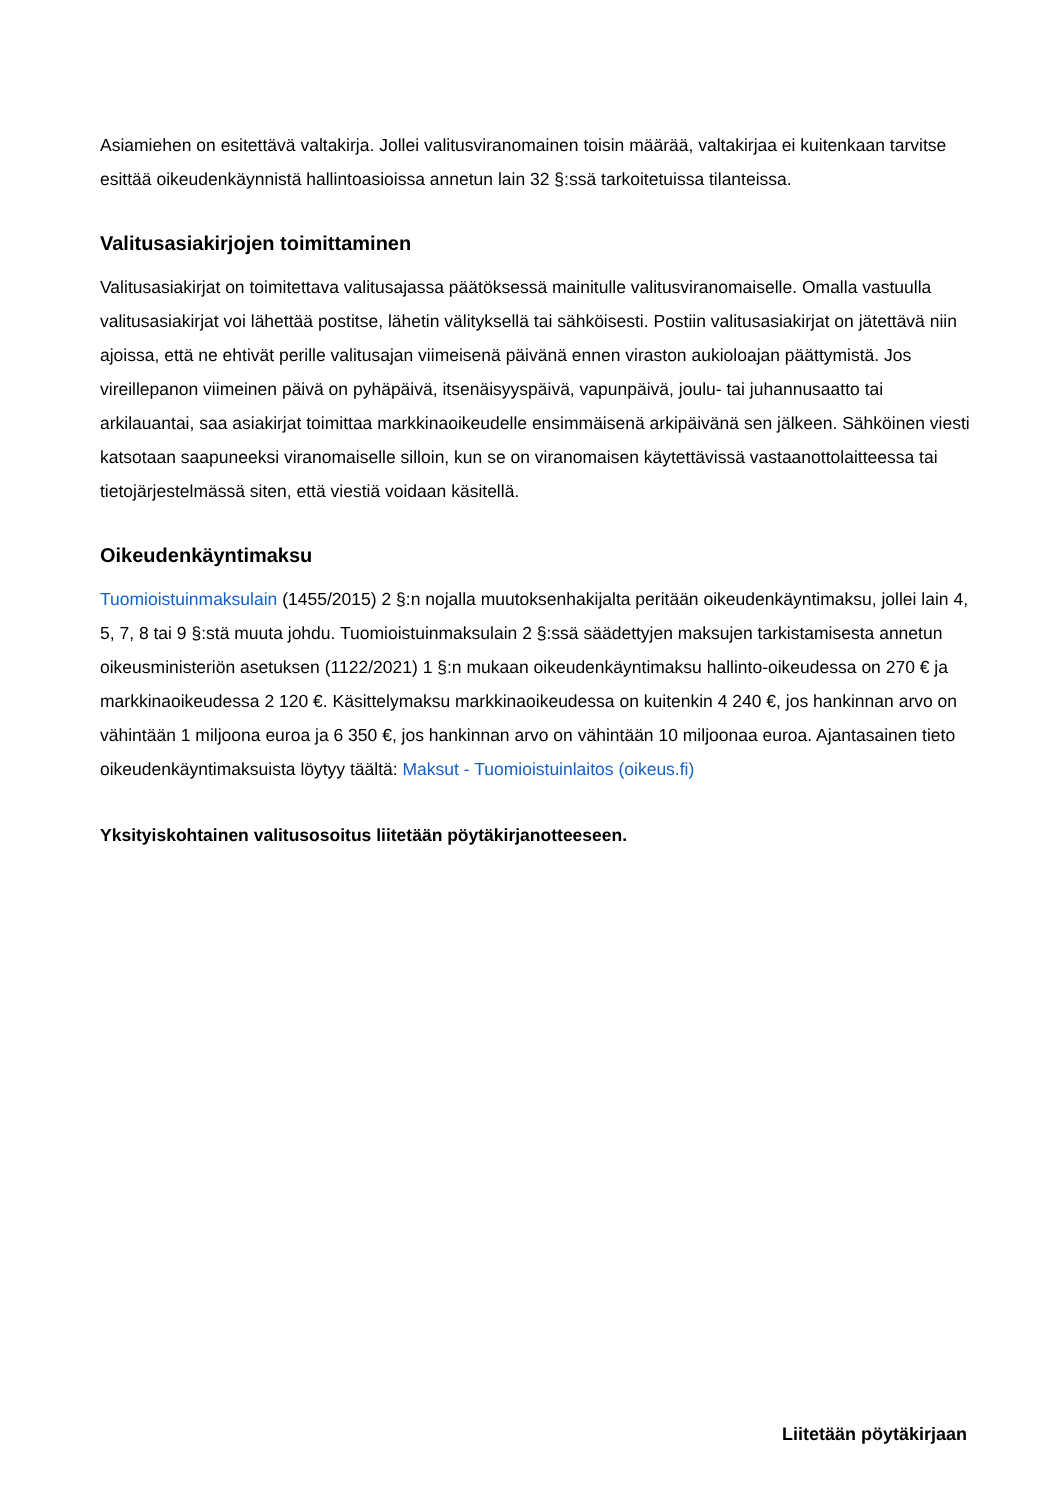Asiamiehen on esitettävä valtakirja. Jollei valitusviranomainen toisin määrää, valtakirjaa ei kuitenkaan tarvitse esittää oikeudenkäynnistä hallintoasioissa annetun lain 32 §:ssä tarkoitetuissa tilanteissa.
Valitusasiakirjojen toimittaminen
Valitusasiakirjat on toimitettava valitusajassa päätöksessä mainitulle valitusviranomaiselle. Omalla vastuulla valitusasiakirjat voi lähettää postitse, lähetin välityksellä tai sähköisesti. Postiin valitusasiakirjat on jätettävä niin ajoissa, että ne ehtivät perille valitusajan viimeisenä päivänä ennen viraston aukioloajan päättymistä. Jos vireillepanon viimeinen päivä on pyhäpäivä, itsenäisyyspäivä, vapunpäivä, joulu- tai juhannusaatto tai arkilauantai, saa asiakirjat toimittaa markkinaoikeudelle ensimmäisenä arkipäivänä sen jälkeen. Sähköinen viesti katsotaan saapuneeksi viranomaiselle silloin, kun se on viranomaisen käytettävissä vastaanottolaitteessa tai tietojärjestelmässä siten, että viestiä voidaan käsitellä.
Oikeudenkäyntimaksu
Tuomioistuinmaksulain (1455/2015) 2 §:n nojalla muutoksenhakijalta peritään oikeudenkäyntimaksu, jollei lain 4, 5, 7, 8 tai 9 §:stä muuta johdu. Tuomioistuinmaksulain 2 §:ssä säädettyjen maksujen tarkistamisesta annetun oikeusministeriön asetuksen (1122/2021) 1 §:n mukaan oikeudenkäyntimaksu hallinto-oikeudessa on 270 € ja markkinaoikeudessa 2 120 €. Käsittelymaksu markkinaoikeudessa on kuitenkin 4 240 €, jos hankinnan arvo on vähintään 1 miljoona euroa ja 6 350 €, jos hankinnan arvo on vähintään 10 miljoonaa euroa. Ajantasainen tieto oikeudenkäyntimaksuista löytyy täältä: Maksut - Tuomioistuinlaitos (oikeus.fi)
Yksityiskohtainen valitusosoitus liitetään pöytäkirjanotteeseen.
Liitetään pöytäkirjaan